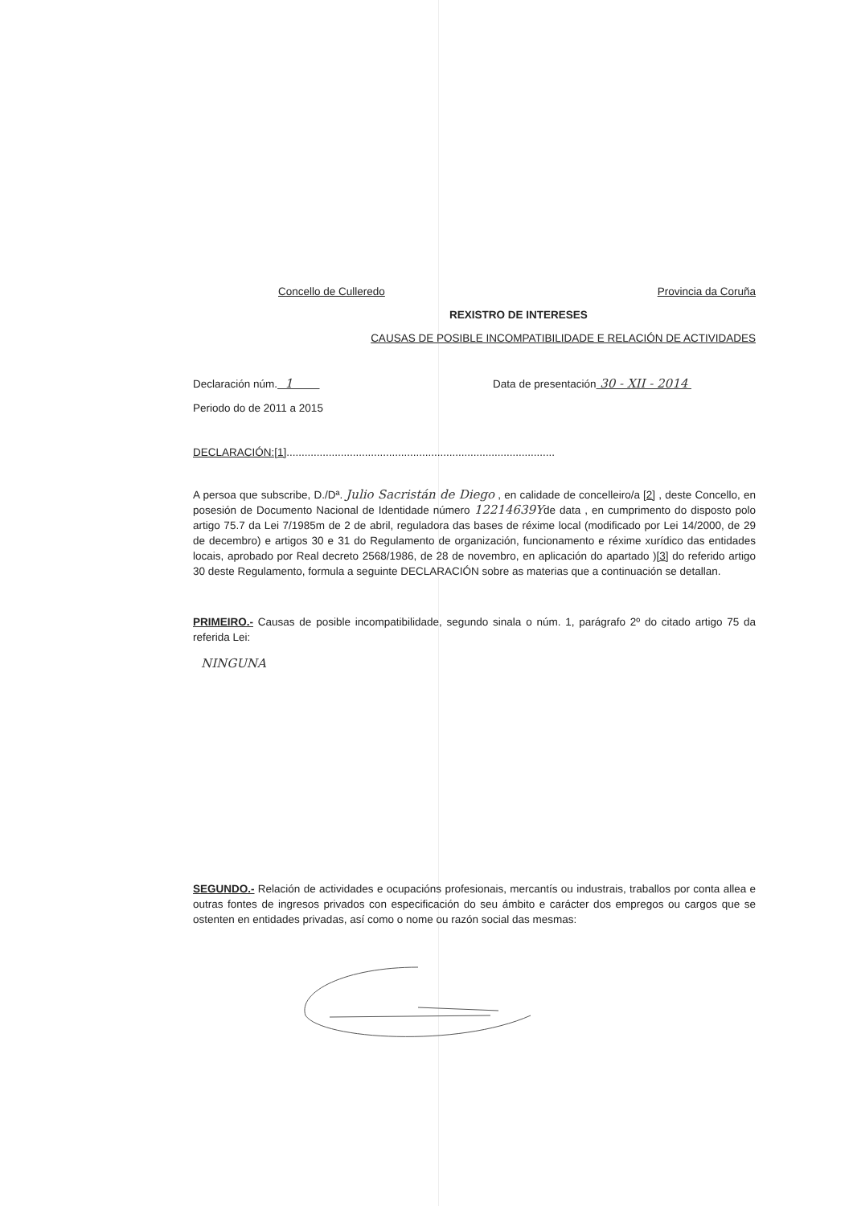Concello de Culleredo Provincia da Coruña
REXISTRO DE INTERESES
CAUSAS DE POSIBLE INCOMPATIBILIDADE E RELACIÓN DE ACTIVIDADES
Declaración núm. 1 Data de presentación 30 - XII - 2014
Periodo do de 2011 a 2015
DECLARACIÓN:[1].........................................................................................
A persoa que subscribe, D./Dª. Julio Sacristán de Diego , en calidade de concelleiro/a [2] , deste Concello, en posesión de Documento Nacional de Identidade número 12214639Yde data , en cumprimento do disposto polo artigo 75.7 da Lei 7/1985m de 2 de abril, reguladora das bases de réxime local (modificado por Lei 14/2000, de 29 de decembro) e artigos 30 e 31 do Regulamento de organización, funcionamento e réxime xurídico das entidades locais, aprobado por Real decreto 2568/1986, de 28 de novembro, en aplicación do apartado )[3] do referido artigo 30 deste Regulamento, formula a seguinte DECLARACIÓN sobre as materias que a continuación se detallan.
PRIMEIRO.- Causas de posible incompatibilidade, segundo sinala o núm. 1, parágrafo 2º do citado artigo 75 da referida Lei:
NINGUNA
SEGUNDO.- Relación de actividades e ocupacións profesionais, mercantís ou industrais, traballos por conta allea e outras fontes de ingresos privados con especificación do seu ámbito e carácter dos empregos ou cargos que se ostenten en entidades privadas, así como o nome ou razón social das mesmas: